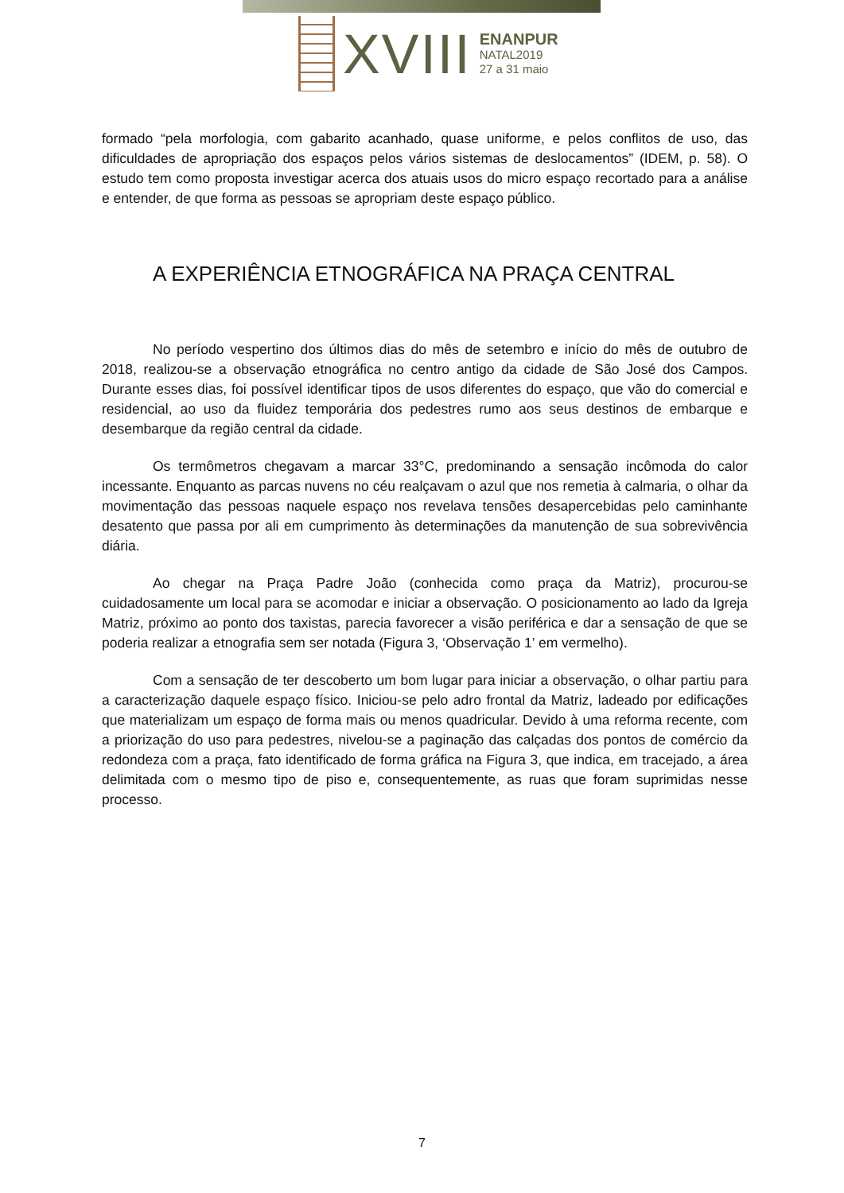XVIII
ENANPUR
NATAL2019
27 a 31 maio
formado “pela morfologia, com gabarito acanhado, quase uniforme, e pelos conflitos de uso, das dificuldades de apropriação dos espaços pelos vários sistemas de deslocamentos” (IDEM, p. 58). O estudo tem como proposta investigar acerca dos atuais usos do micro espaço recortado para a análise e entender, de que forma as pessoas se apropriam deste espaço público.
A EXPERIÊNCIA ETNOGRÁFICA NA PRAÇA CENTRAL
No período vespertino dos últimos dias do mês de setembro e início do mês de outubro de 2018, realizou-se a observação etnográfica no centro antigo da cidade de São José dos Campos. Durante esses dias, foi possível identificar tipos de usos diferentes do espaço, que vão do comercial e residencial, ao uso da fluidez temporária dos pedestres rumo aos seus destinos de embarque e desembarque da região central da cidade.
Os termômetros chegavam a marcar 33°C, predominando a sensação incômoda do calor incessante. Enquanto as parcas nuvens no céu realçavam o azul que nos remetia à calmaria, o olhar da movimentação das pessoas naquele espaço nos revelava tensões desapercebidas pelo caminhante desatento que passa por ali em cumprimento às determinações da manutenção de sua sobrevivência diária.
Ao chegar na Praça Padre João (conhecida como praça da Matriz), procurou-se cuidadosamente um local para se acomodar e iniciar a observação. O posicionamento ao lado da Igreja Matriz, próximo ao ponto dos taxistas, parecia favorecer a visão periférica e dar a sensação de que se poderia realizar a etnografia sem ser notada (Figura 3, ‘Observação 1’ em vermelho).
Com a sensação de ter descoberto um bom lugar para iniciar a observação, o olhar partiu para a caracterização daquele espaço físico. Iniciou-se pelo adro frontal da Matriz, ladeado por edificações que materializam um espaço de forma mais ou menos quadricular. Devido à uma reforma recente, com a priorização do uso para pedestres, nivelou-se a paginação das calçadas dos pontos de comércio da redondeza com a praça, fato identificado de forma gráfica na Figura 3, que indica, em tracejado, a área delimitada com o mesmo tipo de piso e, consequentemente, as ruas que foram suprimidas nesse processo.
7